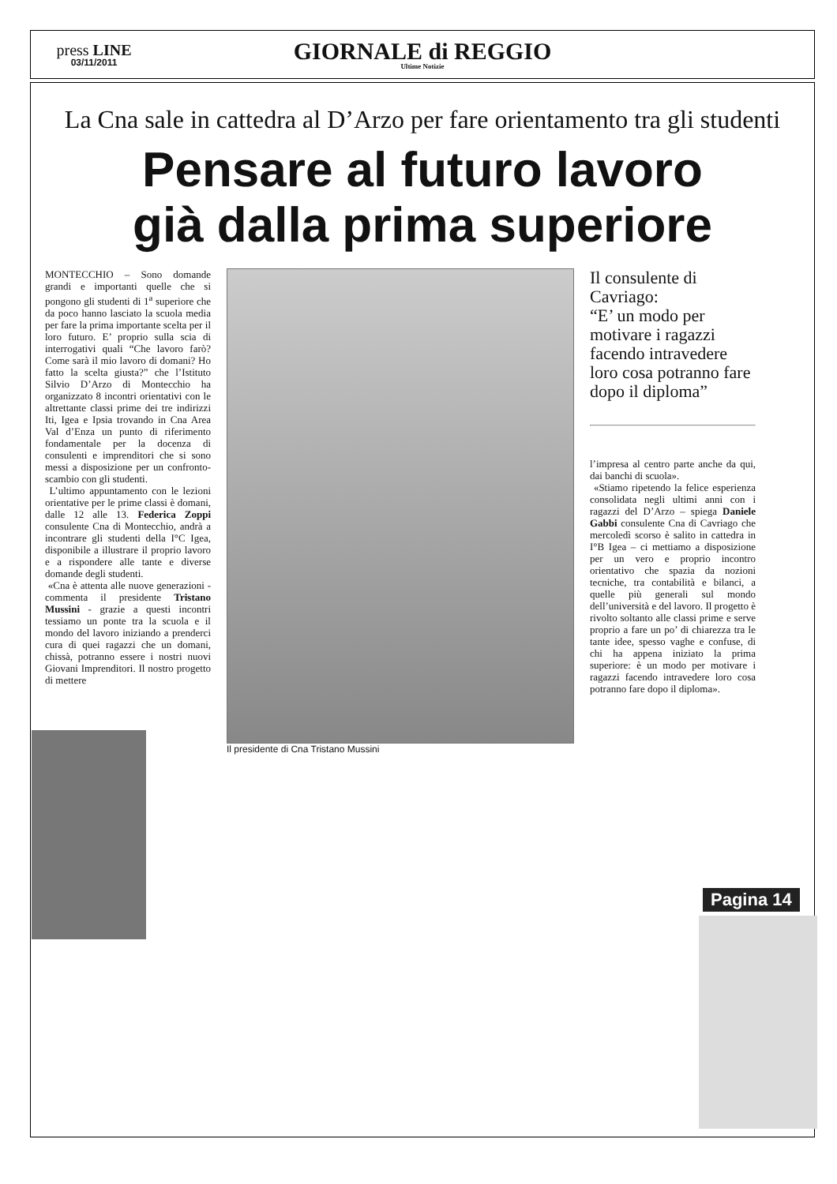press LINE
03/11/2011
GIORNALE di REGGIO
Ultime Notizie
La Cna sale in cattedra al D’Arzo per fare orientamento tra gli studenti
Pensare al futuro lavoro
già dalla prima superiore
MONTECCHIO – Sono domande grandi e importanti quelle che si pongono gli studenti di 1<sup>a</sup> superiore che da poco hanno lasciato la scuola media per fare la prima importante scelta per il loro futuro. E’ proprio sulla scia di interrogativi quali “Che lavoro farò? Come sarà il mio lavoro di domani? Ho fatto la scelta giusta?” che l’Istituto Silvio D’Arzo di Montecchio ha organizzato 8 incontri orientativi con le altrettante classi prime dei tre indirizzi Iti, Igea e Ipsia trovando in Cna Area Val d’Enza un punto di riferimento fondamentale per la docenza di consulenti e imprenditori che si sono messi a disposizione per un confronto-scambio con gli studenti.
L’ultimo appuntamento con le lezioni orientative per le prime classi è domani, dalle 12 alle 13. Federica Zoppi consulente Cna di Montecchio, andrà a incontrare gli studenti della I°C Igea, disponibile a illustrare il proprio lavoro e a rispondere alle tante e diverse domande degli studenti.
«Cna è attenta alle nuove generazioni - commenta il presidente Tristano Mussini - grazie a questi incontri tessiamo un ponte tra la scuola e il mondo del lavoro iniziando a prenderci cura di quei ragazzi che un domani, chissà, potranno essere i nostri nuovi Giovani Imprenditori. Il nostro progetto di mettere
Il presidente di Cna Tristano Mussini
Il consulente di Cavriago:
“E’ un modo per motivare i ragazzi facendo intravedere loro cosa potranno fare dopo il diploma”
l’impresa al centro parte anche da qui, dai banchi di scuola».
«Stiamo ripetendo la felice esperienza consolidata negli ultimi anni con i ragazzi del D’Arzo – spiega Daniele Gabbi consulente Cna di Cavriago che mercoledì scorso è salito in cattedra in I°B Igea – ci mettiamo a disposizione per un vero e proprio incontro orientativo che spazia da nozioni tecniche, tra contabilità e bilanci, a quelle più generali sul mondo dell’università e del lavoro. Il progetto è rivolto soltanto alle classi prime e serve proprio a fare un po’ di chiarezza tra le tante idee, spesso vaghe e confuse, di chi ha appena iniziato la prima superiore: è un modo per motivare i ragazzi facendo intravedere loro cosa potranno fare dopo il diploma».
Pagina 14